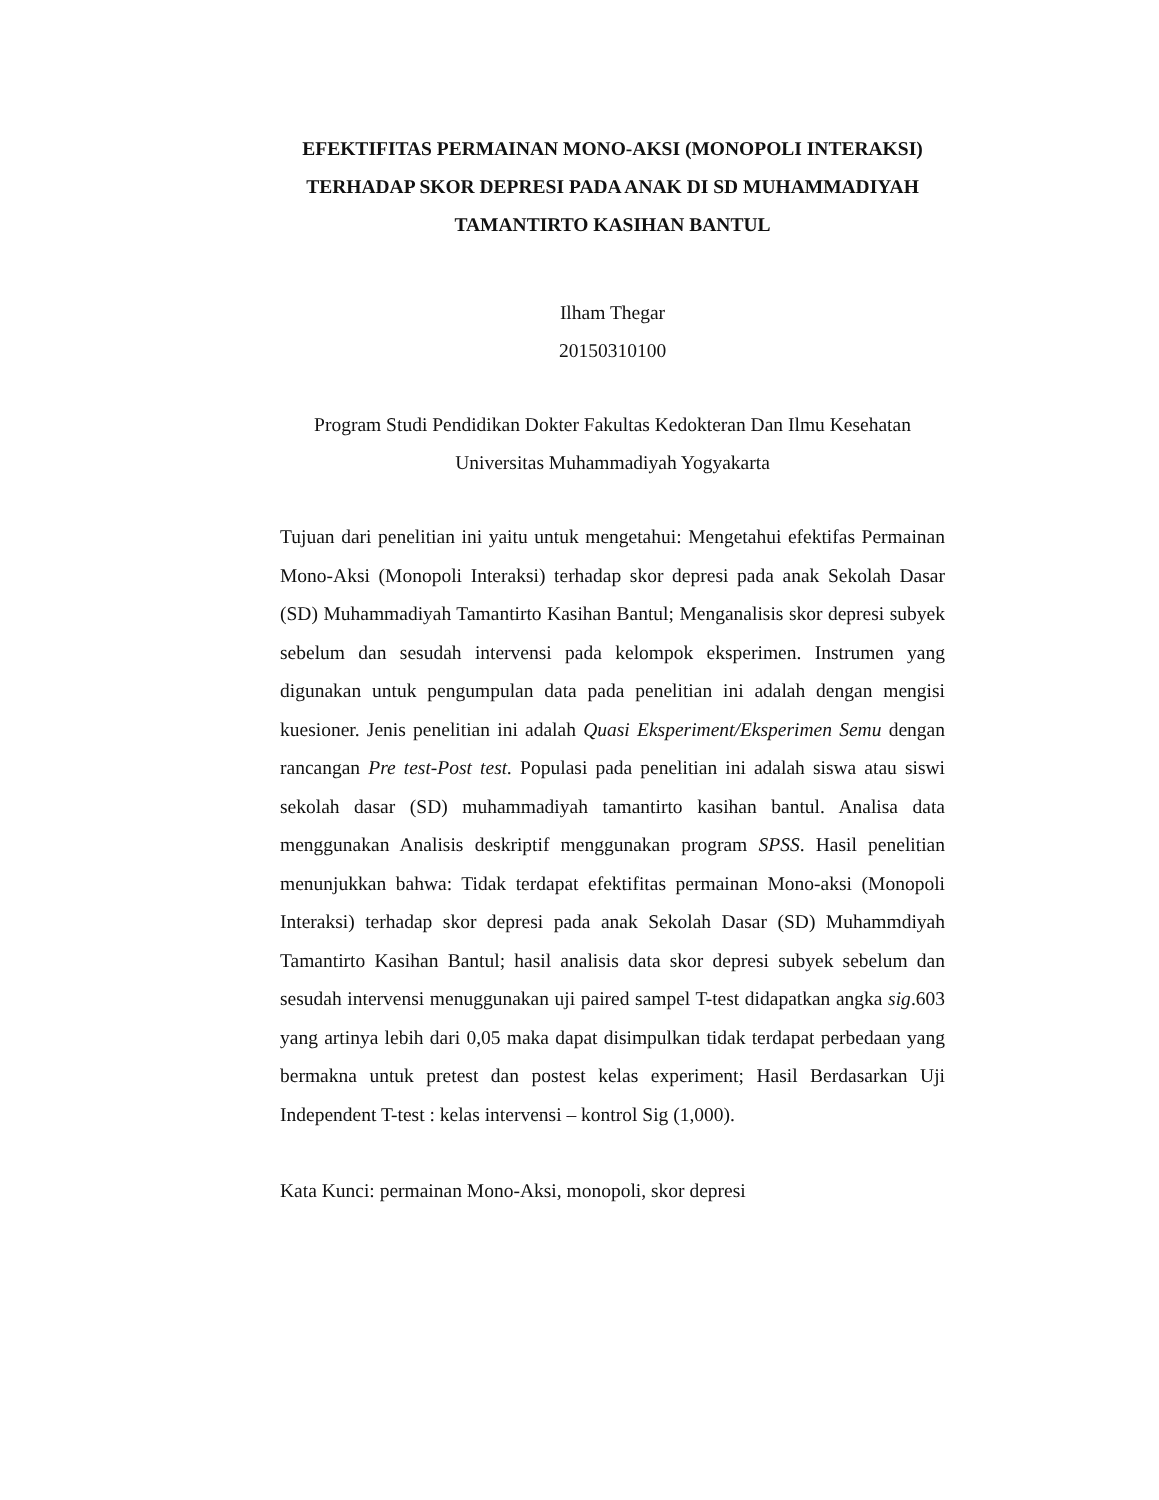EFEKTIFITAS PERMAINAN MONO-AKSI (MONOPOLI INTERAKSI)
TERHADAP SKOR DEPRESI PADA ANAK DI SD MUHAMMADIYAH TAMANTIRTO KASIHAN BANTUL
Ilham Thegar
20150310100
Program Studi Pendidikan Dokter Fakultas Kedokteran Dan Ilmu Kesehatan Universitas Muhammadiyah Yogyakarta
Tujuan dari penelitian ini yaitu untuk mengetahui: Mengetahui efektifas Permainan Mono-Aksi (Monopoli Interaksi) terhadap skor depresi pada anak Sekolah Dasar (SD) Muhammadiyah Tamantirto Kasihan Bantul; Menganalisis skor depresi subyek sebelum dan sesudah intervensi pada kelompok eksperimen. Instrumen yang digunakan untuk pengumpulan data pada penelitian ini adalah dengan mengisi kuesioner. Jenis penelitian ini adalah Quasi Eksperiment/Eksperimen Semu dengan rancangan Pre test-Post test. Populasi pada penelitian ini adalah siswa atau siswi sekolah dasar (SD) muhammadiyah tamantirto kasihan bantul. Analisa data menggunakan Analisis deskriptif menggunakan program SPSS. Hasil penelitian menunjukkan bahwa: Tidak terdapat efektifitas permainan Mono-aksi (Monopoli Interaksi) terhadap skor depresi pada anak Sekolah Dasar (SD) Muhammdiyah Tamantirto Kasihan Bantul; hasil analisis data skor depresi subyek sebelum dan sesudah intervensi menuggunakan uji paired sampel T-test didapatkan angka sig.603 yang artinya lebih dari 0,05 maka dapat disimpulkan tidak terdapat perbedaan yang bermakna untuk pretest dan postest kelas experiment; Hasil Berdasarkan Uji Independent T-test : kelas intervensi – kontrol Sig (1,000).
Kata Kunci: permainan Mono-Aksi, monopoli, skor depresi